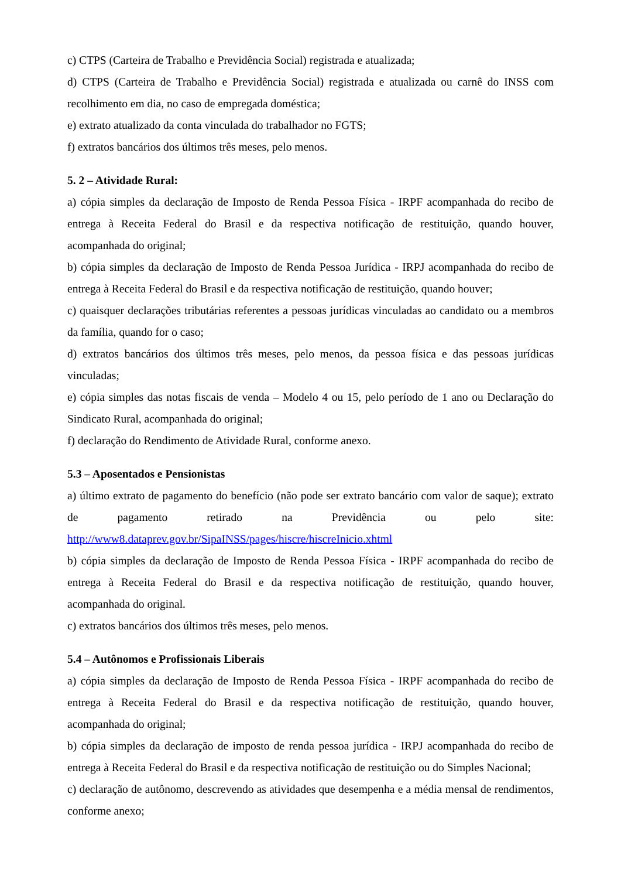c) CTPS (Carteira de Trabalho e Previdência Social) registrada e atualizada;
d) CTPS (Carteira de Trabalho e Previdência Social) registrada e atualizada ou carnê do INSS com recolhimento em dia, no caso de empregada doméstica;
e) extrato atualizado da conta vinculada do trabalhador no FGTS;
f) extratos bancários dos últimos três meses, pelo menos.
5. 2 – Atividade Rural:
a) cópia simples da declaração de Imposto de Renda Pessoa Física - IRPF acompanhada do recibo de entrega à Receita Federal do Brasil e da respectiva notificação de restituição, quando houver, acompanhada do original;
b) cópia simples da declaração de Imposto de Renda Pessoa Jurídica - IRPJ acompanhada do recibo de entrega à Receita Federal do Brasil e da respectiva notificação de restituição, quando houver;
c) quaisquer declarações tributárias referentes a pessoas jurídicas vinculadas ao candidato ou a membros da família, quando for o caso;
d) extratos bancários dos últimos três meses, pelo menos, da pessoa física e das pessoas jurídicas vinculadas;
e) cópia simples das notas fiscais de venda – Modelo 4 ou 15, pelo período de 1 ano ou Declaração do Sindicato Rural, acompanhada do original;
f) declaração do Rendimento de Atividade Rural, conforme anexo.
5.3 – Aposentados e Pensionistas
a) último extrato de pagamento do benefício (não pode ser extrato bancário com valor de saque); extrato de pagamento retirado na Previdência ou pelo site:
http://www8.dataprev.gov.br/SipaINSS/pages/hiscre/hiscreInicio.xhtml
b) cópia simples da declaração de Imposto de Renda Pessoa Física - IRPF acompanhada do recibo de entrega à Receita Federal do Brasil e da respectiva notificação de restituição, quando houver, acompanhada do original.
c) extratos bancários dos últimos três meses, pelo menos.
5.4 – Autônomos e Profissionais Liberais
a) cópia simples da declaração de Imposto de Renda Pessoa Física - IRPF acompanhada do recibo de entrega à Receita Federal do Brasil e da respectiva notificação de restituição, quando houver, acompanhada do original;
b) cópia simples da declaração de imposto de renda pessoa jurídica - IRPJ acompanhada do recibo de entrega à Receita Federal do Brasil e da respectiva notificação de restituição ou do Simples Nacional;
c) declaração de autônomo, descrevendo as atividades que desempenha e a média mensal de rendimentos, conforme anexo;